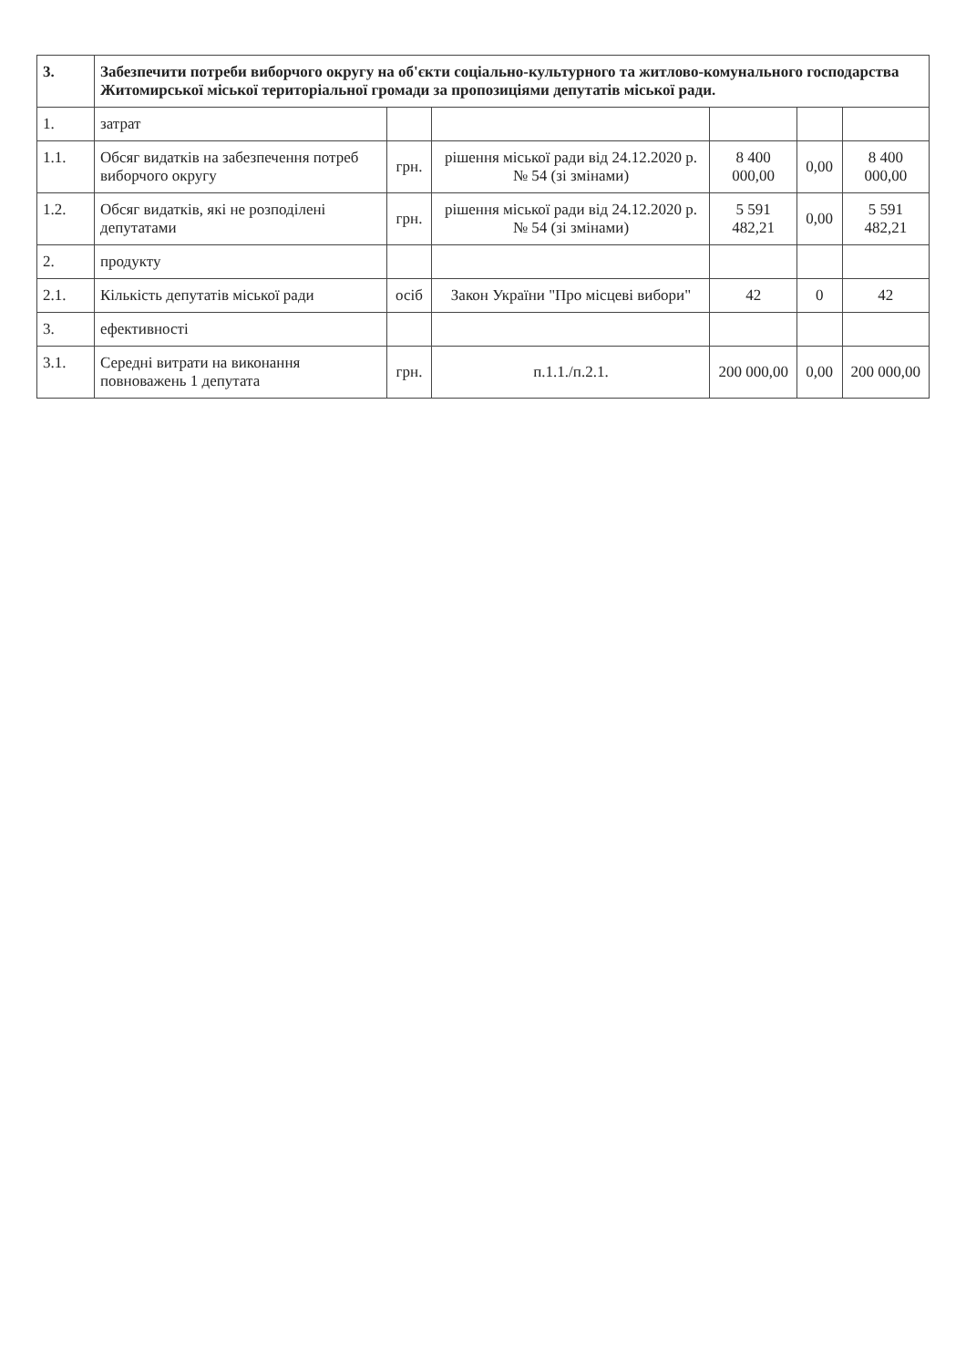| 3. | Забезпечити потреби виборчого округу на об'єкти соціально-культурного та житлово-комунального господарства Житомирської міської територіальної громади за пропозиціями депутатів міської ради. | | | | | |
| --- | --- | --- | --- | --- | --- | --- |
| 1. | затрат | | | | | |
| 1.1. | Обсяг видатків на забезпечення потреб виборчого округу | грн. | рішення міської ради від 24.12.2020 р. № 54 (зі змінами) | 8 400 000,00 | 0,00 | 8 400 000,00 |
| 1.2. | Обсяг видатків, які не розподілені депутатами | грн. | рішення міської ради від 24.12.2020 р. № 54 (зі змінами) | 5 591 482,21 | 0,00 | 5 591 482,21 |
| 2. | продукту | | | | | |
| 2.1. | Кількість депутатів міської ради | осіб | Закон України "Про місцеві вибори" | 42 | 0 | 42 |
| 3. | ефективності | | | | | |
| 3.1. | Середні витрати на виконання повноважень 1 депутата | грн. | п.1.1./п.2.1. | 200 000,00 | 0,00 | 200 000,00 |